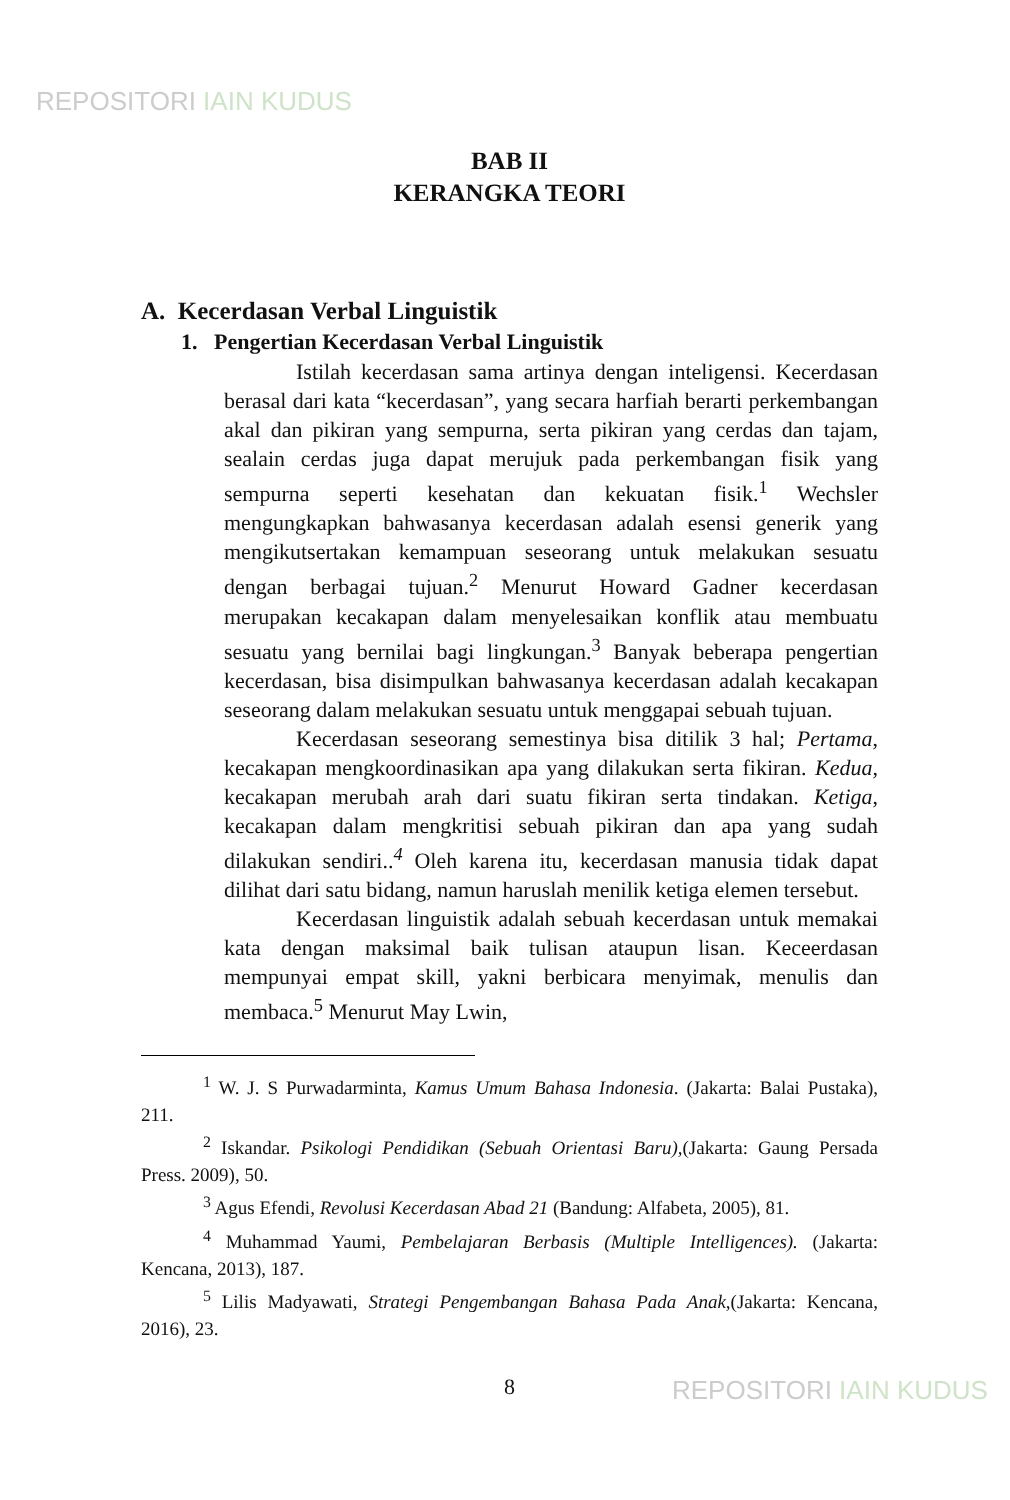REPOSITORI IAIN KUDUS
BAB II
KERANGKA TEORI
A. Kecerdasan Verbal Linguistik
1. Pengertian Kecerdasan Verbal Linguistik
Istilah kecerdasan sama artinya dengan inteligensi. Kecerdasan berasal dari kata “kecerdasan”, yang secara harfiah berarti perkembangan akal dan pikiran yang sempurna, serta pikiran yang cerdas dan tajam, sealain cerdas juga dapat merujuk pada perkembangan fisik yang sempurna seperti kesehatan dan kekuatan fisik.<sup>1</sup> Wechsler mengungkapkan bahwasanya kecerdasan adalah esensi generik yang mengikutsertakan kemampuan seseorang untuk melakukan sesuatu dengan berbagai tujuan.<sup>2</sup> Menurut Howard Gadner kecerdasan merupakan kecakapan dalam menyelesaikan konflik atau membuatu sesuatu yang bernilai bagi lingkungan.<sup>3</sup> Banyak beberapa pengertian kecerdasan, bisa disimpulkan bahwasanya kecerdasan adalah kecakapan seseorang dalam melakukan sesuatu untuk menggapai sebuah tujuan.
Kecerdasan seseorang semestinya bisa ditilik 3 hal; Pertama, kecakapan mengkoordinasikan apa yang dilakukan serta fikiran. Kedua, kecakapan merubah arah dari suatu fikiran serta tindakan. Ketiga, kecakapan dalam mengkritisi sebuah pikiran dan apa yang sudah dilakukan sendiri..<sup>4</sup> Oleh karena itu, kecerdasan manusia tidak dapat dilihat dari satu bidang, namun haruslah menilik ketiga elemen tersebut.
Kecerdasan linguistik adalah sebuah kecerdasan untuk memakai kata dengan maksimal baik tulisan ataupun lisan. Keceerdasan mempunyai empat skill, yakni berbicara menyimak, menulis dan membaca.<sup>5</sup> Menurut May Lwin,
<sup>1</sup> W. J. S Purwadarminta, Kamus Umum Bahasa Indonesia. (Jakarta: Balai Pustaka), 211.
<sup>2</sup> Iskandar. Psikologi Pendidikan (Sebuah Orientasi Baru),(Jakarta: Gaung Persada Press. 2009), 50.
<sup>3</sup> Agus Efendi, Revolusi Kecerdasan Abad 21 (Bandung: Alfabeta, 2005), 81.
<sup>4</sup> Muhammad Yaumi, Pembelajaran Berbasis (Multiple Intelligences). (Jakarta: Kencana, 2013), 187.
<sup>5</sup> Lilis Madyawati, Strategi Pengembangan Bahasa Pada Anak,(Jakarta: Kencana, 2016), 23.
8
REPOSITORI IAIN KUDUS